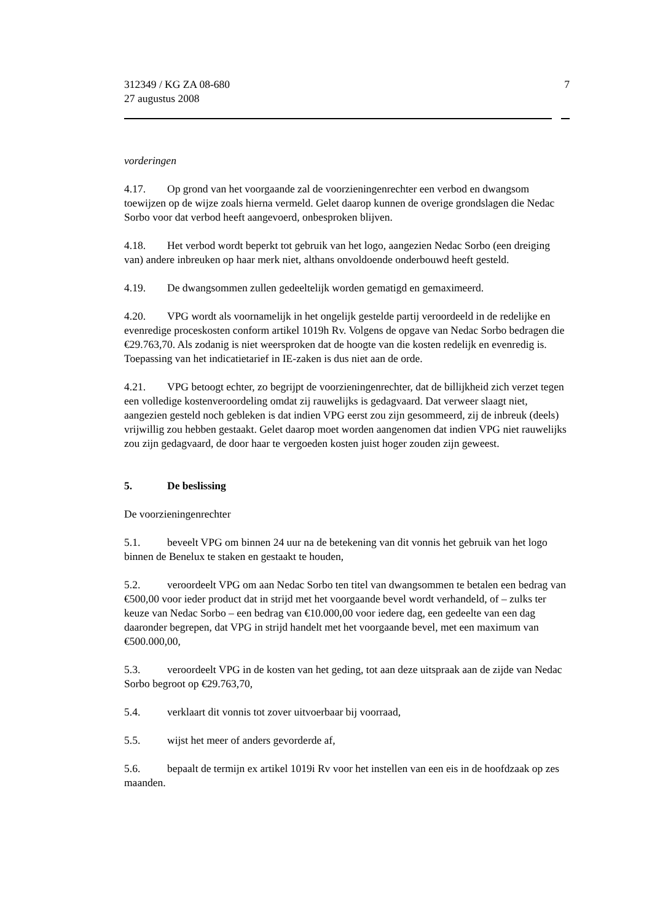312349 / KG ZA 08-680
27 augustus 2008
7
vorderingen
4.17. Op grond van het voorgaande zal de voorzieningenrechter een verbod en dwangsom toewijzen op de wijze zoals hierna vermeld. Gelet daarop kunnen de overige grondslagen die Nedac Sorbo voor dat verbod heeft aangevoerd, onbesproken blijven.
4.18. Het verbod wordt beperkt tot gebruik van het logo, aangezien Nedac Sorbo (een dreiging van) andere inbreuken op haar merk niet, althans onvoldoende onderbouwd heeft gesteld.
4.19. De dwangsommen zullen gedeeltelijk worden gematigd en gemaximeerd.
4.20. VPG wordt als voornamelijk in het ongelijk gestelde partij veroordeeld in de redelijke en evenredige proceskosten conform artikel 1019h Rv. Volgens de opgave van Nedac Sorbo bedragen die €29.763,70. Als zodanig is niet weersproken dat de hoogte van die kosten redelijk en evenredig is. Toepassing van het indicatietarief in IE-zaken is dus niet aan de orde.
4.21. VPG betoogt echter, zo begrijpt de voorzieningenrechter, dat de billijkheid zich verzet tegen een volledige kostenveroordeling omdat zij rauwelijks is gedagvaard. Dat verweer slaagt niet, aangezien gesteld noch gebleken is dat indien VPG eerst zou zijn gesommeerd, zij de inbreuk (deels) vrijwillig zou hebben gestaakt. Gelet daarop moet worden aangenomen dat indien VPG niet rauwelijks zou zijn gedagvaard, de door haar te vergoeden kosten juist hoger zouden zijn geweest.
5. De beslissing
De voorzieningenrechter
5.1. beveelt VPG om binnen 24 uur na de betekening van dit vonnis het gebruik van het logo binnen de Benelux te staken en gestaakt te houden,
5.2. veroordeelt VPG om aan Nedac Sorbo ten titel van dwangsommen te betalen een bedrag van €500,00 voor ieder product dat in strijd met het voorgaande bevel wordt verhandeld, of – zulks ter keuze van Nedac Sorbo – een bedrag van €10.000,00 voor iedere dag, een gedeelte van een dag daaronder begrepen, dat VPG in strijd handelt met het voorgaande bevel, met een maximum van €500.000,00,
5.3. veroordeelt VPG in de kosten van het geding, tot aan deze uitspraak aan de zijde van Nedac Sorbo begroot op €29.763,70,
5.4. verklaart dit vonnis tot zover uitvoerbaar bij voorraad,
5.5. wijst het meer of anders gevorderde af,
5.6. bepaalt de termijn ex artikel 1019i Rv voor het instellen van een eis in de hoofdzaak op zes maanden.